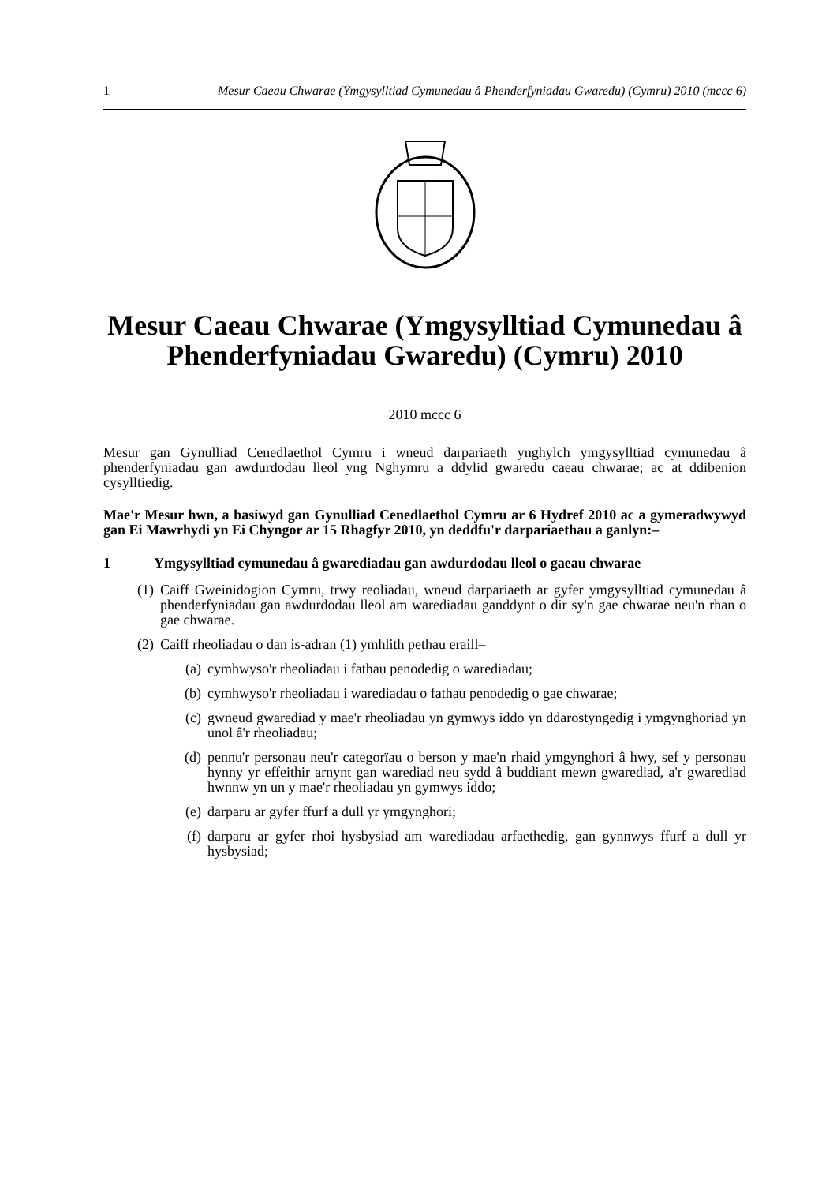1 Mesur Caeau Chwarae (Ymgysylltiad Cymunedau â Phenderfyniadau Gwaredu) (Cymru) 2010 (mccc 6)
Mesur Caeau Chwarae (Ymgysylltiad Cymunedau â Phenderfyniadau Gwaredu) (Cymru) 2010
2010 mccc 6
Mesur gan Gynulliad Cenedlaethol Cymru i wneud darpariaeth ynghylch ymgysylltiad cymunedau â phenderfyniadau gan awdurdodau lleol yng Nghymru a ddylid gwaredu caeau chwarae; ac at ddibenion cysylltiedig.
Mae'r Mesur hwn, a basiwyd gan Gynulliad Cenedlaethol Cymru ar 6 Hydref 2010 ac a gymeradwywyd gan Ei Mawrhydi yn Ei Chyngor ar 15 Rhagfyr 2010, yn deddfu'r darpariaethau a ganlyn:–
1 Ymgysylltiad cymunedau â gwarediadau gan awdurdodau lleol o gaeau chwarae
(1) Caiff Gweinidogion Cymru, trwy reoliadau, wneud darpariaeth ar gyfer ymgysylltiad cymunedau â phenderfyniadau gan awdurdodau lleol am warediadau ganddynt o dir sy'n gae chwarae neu'n rhan o gae chwarae.
(2) Caiff rheoliadau o dan is-adran (1) ymhlith pethau eraill–
(a) cymhwyso'r rheoliadau i fathau penodedig o warediadau;
(b) cymhwyso'r rheoliadau i warediadau o fathau penodedig o gae chwarae;
(c) gwneud gwarediad y mae'r rheoliadau yn gymwys iddo yn ddarostyngedig i ymgynghoriad yn unol â'r rheoliadau;
(d) pennu'r personau neu'r categorïau o berson y mae'n rhaid ymgynghori â hwy, sef y personau hynny yr effeithir arnynt gan warediad neu sydd â buddiant mewn gwarediad, a'r gwarediad hwnnw yn un y mae'r rheoliadau yn gymwys iddo;
(e) darparu ar gyfer ffurf a dull yr ymgynghori;
(f) darparu ar gyfer rhoi hysbysiad am warediadau arfaethedig, gan gynnwys ffurf a dull yr hysbysiad;